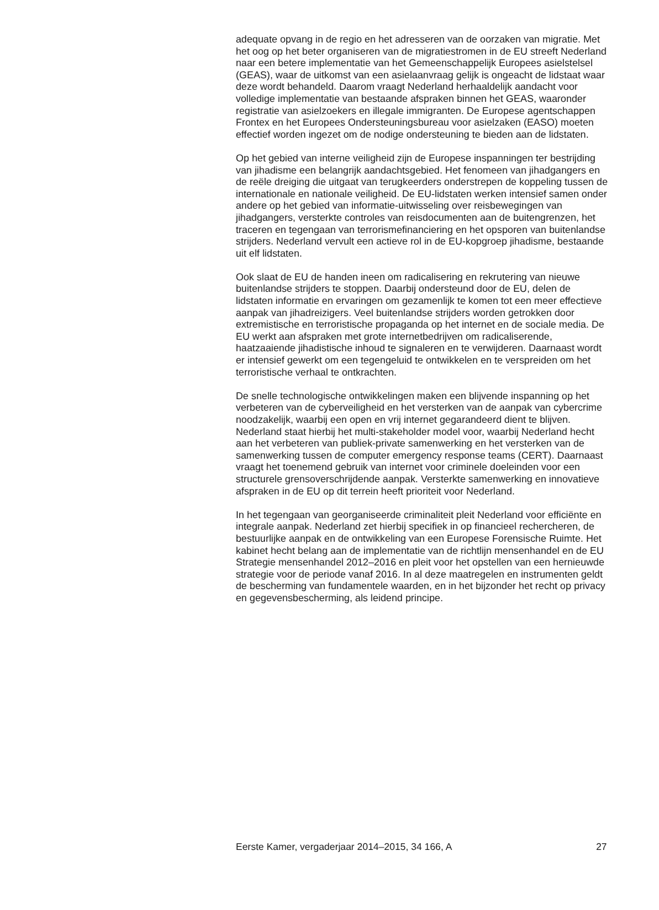adequate opvang in de regio en het adresseren van de oorzaken van migratie. Met het oog op het beter organiseren van de migratiestromen in de EU streeft Nederland naar een betere implementatie van het Gemeenschappelijk Europees asielstelsel (GEAS), waar de uitkomst van een asielaanvraag gelijk is ongeacht de lidstaat waar deze wordt behandeld. Daarom vraagt Nederland herhaaldelijk aandacht voor volledige implementatie van bestaande afspraken binnen het GEAS, waaronder registratie van asielzoekers en illegale immigranten. De Europese agentschappen Frontex en het Europees Ondersteuningsbureau voor asielzaken (EASO) moeten effectief worden ingezet om de nodige ondersteuning te bieden aan de lidstaten.
Op het gebied van interne veiligheid zijn de Europese inspanningen ter bestrijding van jihadisme een belangrijk aandachtsgebied. Het fenomeen van jihadgangers en de reële dreiging die uitgaat van terugkeerders onderstrepen de koppeling tussen de internationale en nationale veiligheid. De EU-lidstaten werken intensief samen onder andere op het gebied van informatie-uitwisseling over reisbewegingen van jihadgangers, versterkte controles van reisdocumenten aan de buitengrenzen, het traceren en tegengaan van terrorismefinanciering en het opsporen van buitenlandse strijders. Nederland vervult een actieve rol in de EU-kopgroep jihadisme, bestaande uit elf lidstaten.
Ook slaat de EU de handen ineen om radicalisering en rekrutering van nieuwe buitenlandse strijders te stoppen. Daarbij ondersteund door de EU, delen de lidstaten informatie en ervaringen om gezamenlijk te komen tot een meer effectieve aanpak van jihadreizigers. Veel buitenlandse strijders worden getrokken door extremistische en terroristische propaganda op het internet en de sociale media. De EU werkt aan afspraken met grote internetbedrijven om radicaliserende, haatzaaiende jihadistische inhoud te signaleren en te verwijderen. Daarnaast wordt er intensief gewerkt om een tegengeluid te ontwikkelen en te verspreiden om het terroristische verhaal te ontkrachten.
De snelle technologische ontwikkelingen maken een blijvende inspanning op het verbeteren van de cyberveiligheid en het versterken van de aanpak van cybercrime noodzakelijk, waarbij een open en vrij internet gegarandeerd dient te blijven. Nederland staat hierbij het multi-stakeholder model voor, waarbij Nederland hecht aan het verbeteren van publiek-private samenwerking en het versterken van de samenwerking tussen de computer emergency response teams (CERT). Daarnaast vraagt het toenemend gebruik van internet voor criminele doeleinden voor een structurele grensoverschrijdende aanpak. Versterkte samenwerking en innovatieve afspraken in de EU op dit terrein heeft prioriteit voor Nederland.
In het tegengaan van georganiseerde criminaliteit pleit Nederland voor efficiënte en integrale aanpak. Nederland zet hierbij specifiek in op financieel rechercheren, de bestuurlijke aanpak en de ontwikkeling van een Europese Forensische Ruimte. Het kabinet hecht belang aan de implementatie van de richtlijn mensenhandel en de EU Strategie mensenhandel 2012–2016 en pleit voor het opstellen van een hernieuwde strategie voor de periode vanaf 2016. In al deze maatregelen en instrumenten geldt de bescherming van fundamentele waarden, en in het bijzonder het recht op privacy en gegevensbescherming, als leidend principe.
Eerste Kamer, vergaderjaar 2014–2015, 34 166, A 27